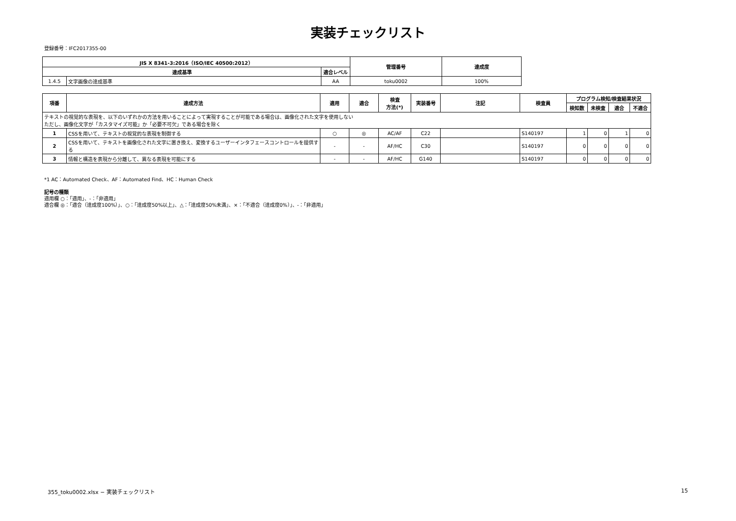実装チェックリスト
登録番号：IFC2017355-00
| JIS X 8341-3:2016（ISO/IEC 40500:2012） | | | 管理番号 | 達成度 |
| --- | --- | --- | --- | --- |
| 達成基準 | | 適合レベル | | |
| 1.4.5 | 文字画像の達成基準 | AA | toku0002 | 100% |
| 項番 | 達成方法 | 適用 | 適合 | 検査 方法(*) | 実装番号 | 注記 | 検査員 | プログラム検知/検査結果状況 | | | |
| --- | --- | --- | --- | --- | --- | --- | --- | --- | --- | --- | --- |
| | | | | | | | | 検知数 | 未検査 | 適合 | 不適合 |
| テキストの視覚的な表現を、以下のいずれかの方法を用いることによって実現することが可能である場合は、画像化された文字を使用しない ただし、画像化文字が「カスタマイズ可能」か「必要不可欠」である場合を除く | | | | | | | | | | | |
| 1 | CSSを用いて、テキストの視覚的な表現を制御する | ○ | ◎ | AC/AF | C22 | | S140197 | 1 | 0 | 1 | 0 |
| 2 | CSSを用いて、テキストを画像化された文字に置き換え、変換するユーザーインタフェースコントロールを提供する | - | - | AF/HC | C30 | | S140197 | 0 | 0 | 0 | 0 |
| 3 | 情報と構造を表現から分離して、異なる表現を可能にする | - | - | AF/HC | G140 | | S140197 | 0 | 0 | 0 | 0 |
*1 AC：Automated Check、AF：Automated Find、HC：Human Check
記号の種類
適用欄 ○：「適用」、-：「非適用」
適合欄 ◎：「適合（達成度100%）」、○：「達成度50%以上」、△：「達成度50%未満」、×：「不適合（達成度0%）」、-：「非適用」
355_toku0002.xlsx − 実装チェックリスト
15